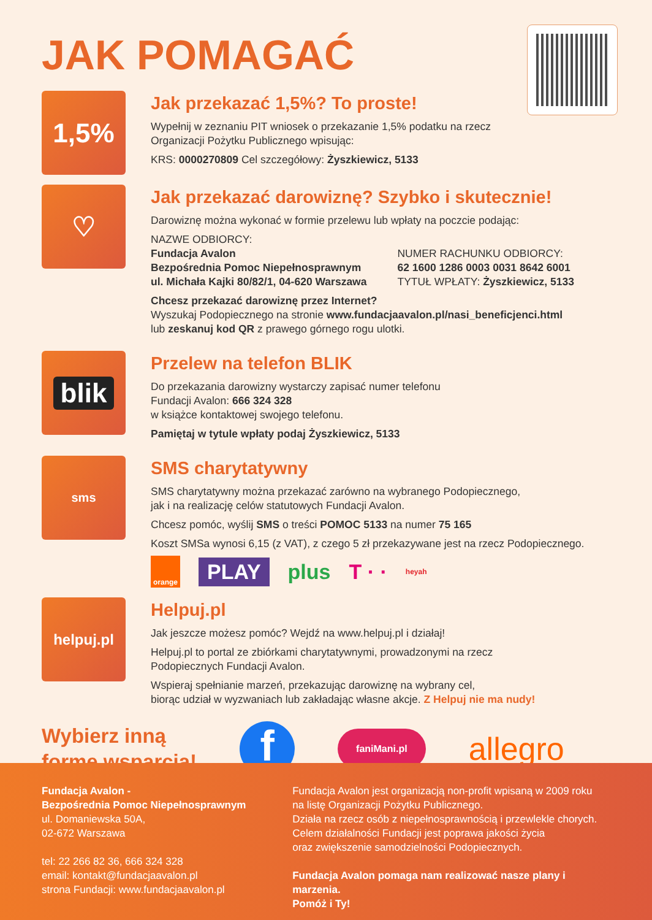JAK POMAGAĆ
1,5%
Jak przekazać 1,5%? To proste!
Wypełnij w zeznaniu PIT wniosek o przekazanie 1,5% podatku na rzecz
Organizacji Pożytku Publicznego wpisując:
KRS: 0000270809 Cel szczegółowy: Żyszkiewicz, 5133
♡
Jak przekazać darowiznę? Szybko i skutecznie!
Darowiznę można wykonać w formie przelewu lub wpłaty na poczcie podając:
NAZWE ODBIORCY:
Fundacja Avalon
Bezpośrednia Pomoc Niepełnosprawnym
ul. Michała Kajki 80/82/1, 04-620 Warszawa
NUMER RACHUNKU ODBIORCY:
62 1600 1286 0003 0031 8642 6001
TYTUŁ WPŁATY: Żyszkiewicz, 5133
Chcesz przekazać darowiznę przez Internet?
Wyszukaj Podopiecznego na stronie www.fundacjaavalon.pl/nasi_beneficjenci.html
lub zeskanuj kod QR z prawego górnego rogu ulotki.
blik
Przelew na telefon BLIK
Do przekazania darowizny wystarczy zapisać numer telefonu
Fundacji Avalon: 666 324 328
w książce kontaktowej swojego telefonu.
Pamiętaj w tytule wpłaty podaj Żyszkiewicz, 5133
sms
SMS charytatywny
SMS charytatywny można przekazać zarówno na wybranego Podopiecznego,
jak i na realizację celów statutowych Fundacji Avalon.
Chcesz pomóc, wyślij SMS o treści POMOC 5133 na numer 75 165
Koszt SMSa wynosi 6,15 (z VAT), z czego 5 zł przekazywane jest na rzecz Podopiecznego.
orange PLAY plus T · · heyah
helpuj.pl
Helpuj.pl
Jak jeszcze możesz pomóc? Wejdź na www.helpuj.pl i działaj!
Helpuj.pl to portal ze zbiórkami charytatywnymi, prowadzonymi na rzecz
Podopiecznych Fundacji Avalon.
Wspieraj spełnianie marzeń, przekazując darowiznę na wybrany cel,
biorąc udział w wyzwaniach lub zakładając własne akcje. Z Helpuj nie ma nudy!
Wybierz inną
formę wsparcia!
ffaniMani.pl allegro
Fundacja Avalon -
Bezpośrednia Pomoc Niepełnosprawnym
ul. Domaniewska 50A,
02-672 Warszawa
tel: 22 266 82 36, 666 324 328
email: kontakt@fundacjaavalon.pl
strona Fundacji: www.fundacjaavalon.pl
Fundacja Avalon jest organizacją non-profit wpisaną w 2009 roku
na listę Organizacji Pożytku Publicznego.
Działa na rzecz osób z niepełnosprawnością i przewlekle chorych.
Celem działalności Fundacji jest poprawa jakości życia
oraz zwiększenie samodzielności Podopiecznych.
Fundacja Avalon pomaga nam realizować nasze plany i marzenia.
Pomóż i Ty!